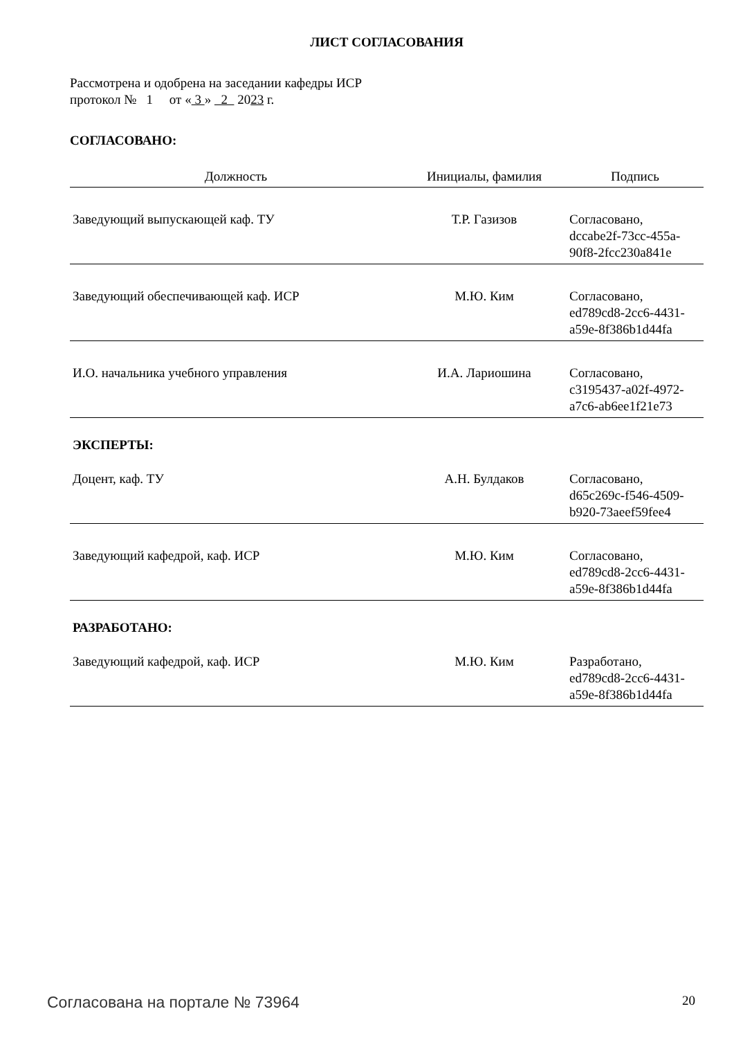ЛИСТ СОГЛАСОВАНИЯ
Рассмотрена и одобрена на заседании кафедры ИСР
протокол № 1 от « 3 » 2 2023 г.
СОГЛАСОВАНО:
| Должность | Инициалы, фамилия | Подпись |
| --- | --- | --- |
| Заведующий выпускающей каф. ТУ | Т.Р. Газизов | Согласовано, dccabe2f-73cc-455a- 90f8-2fcc230a841e |
| Заведующий обеспечивающей каф. ИСР | М.Ю. Ким | Согласовано, ed789cd8-2cc6-4431- a59e-8f386b1d44fa |
| И.О. начальника учебного управления | И.А. Лариошина | Согласовано, c3195437-a02f-4972- a7c6-ab6ee1f21e73 |
ЭКСПЕРТЫ:
| Доцент, каф. ТУ | А.Н. Булдаков | Согласовано, d65c269c-f546-4509- b920-73aeef59fee4 |
| Заведующий кафедрой, каф. ИСР | М.Ю. Ким | Согласовано, ed789cd8-2cc6-4431- a59e-8f386b1d44fa |
РАЗРАБОТАНО:
| Заведующий кафедрой, каф. ИСР | М.Ю. Ким | Разработано, ed789cd8-2cc6-4431- a59e-8f386b1d44fa |
Согласована на портале № 73964 20